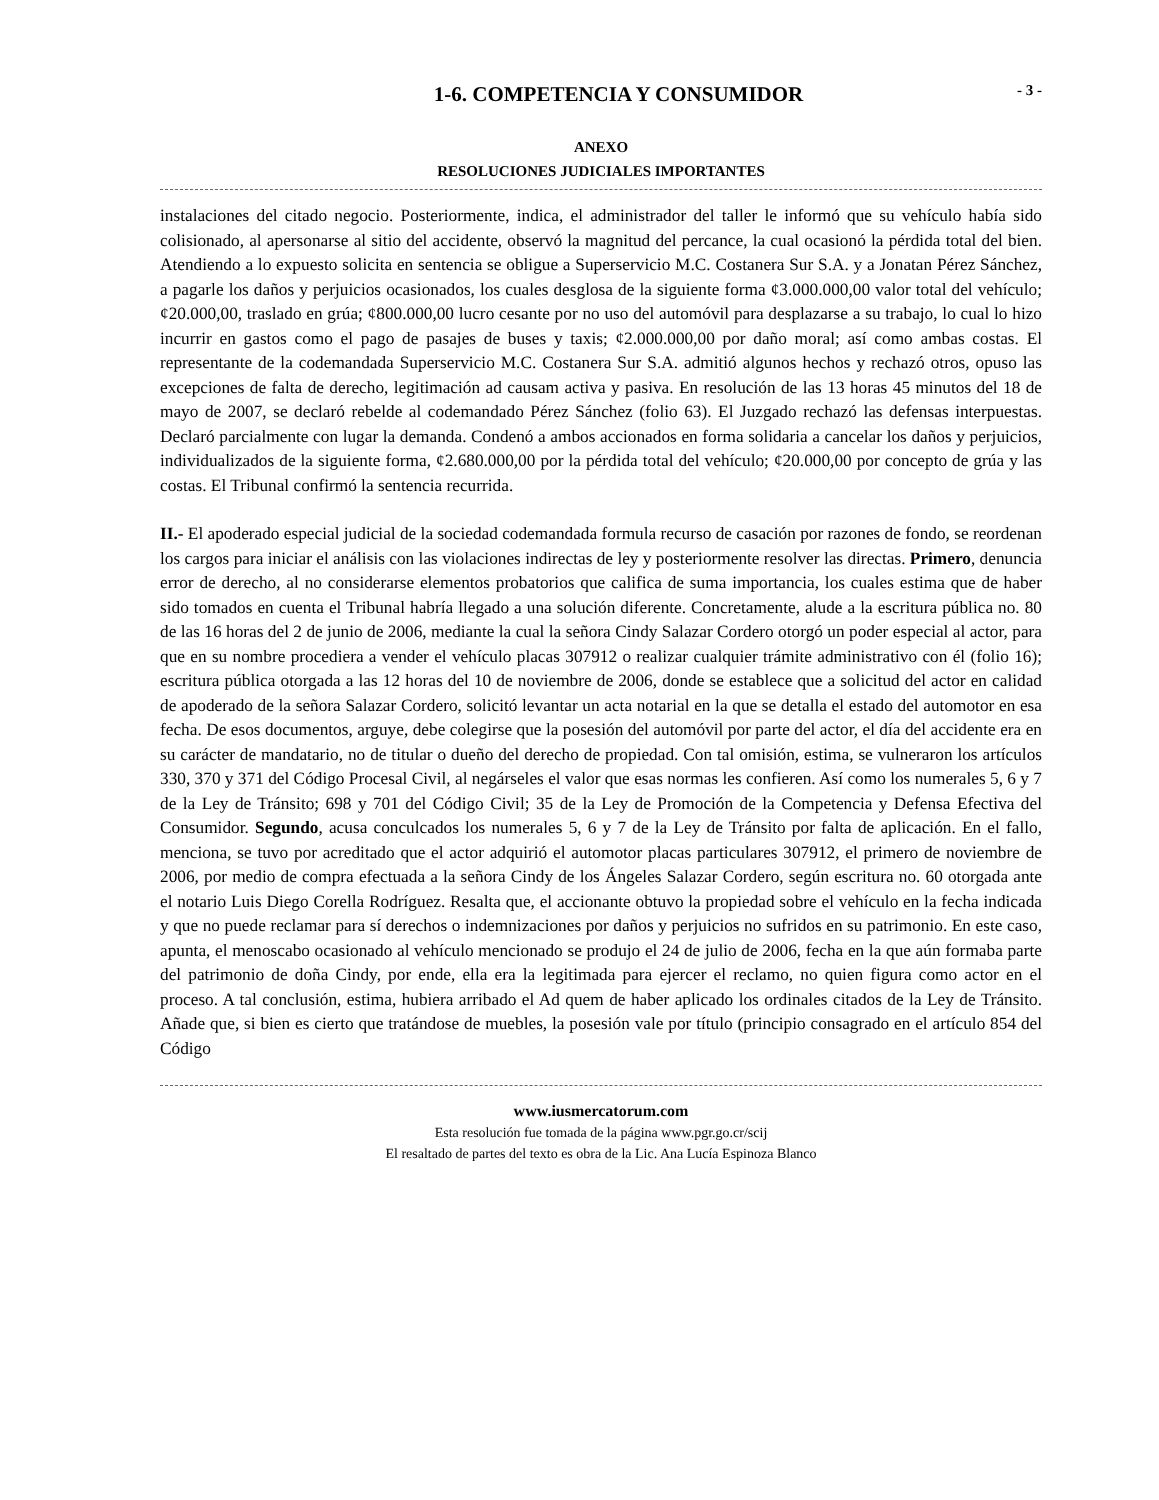1-6. COMPETENCIA Y CONSUMIDOR - 3 -
ANEXO
RESOLUCIONES JUDICIALES IMPORTANTES
instalaciones del citado negocio. Posteriormente, indica, el administrador del taller le informó que su vehículo había sido colisionado, al apersonarse al sitio del accidente, observó la magnitud del percance, la cual ocasionó la pérdida total del bien. Atendiendo a lo expuesto solicita en sentencia se obligue a Superservicio M.C. Costanera Sur S.A. y a Jonatan Pérez Sánchez, a pagarle los daños y perjuicios ocasionados, los cuales desglosa de la siguiente forma ¢3.000.000,00 valor total del vehículo; ¢20.000,00, traslado en grúa; ¢800.000,00 lucro cesante por no uso del automóvil para desplazarse a su trabajo, lo cual lo hizo incurrir en gastos como el pago de pasajes de buses y taxis; ¢2.000.000,00 por daño moral; así como ambas costas. El representante de la codemandada Superservicio M.C. Costanera Sur S.A. admitió algunos hechos y rechazó otros, opuso las excepciones de falta de derecho, legitimación ad causam activa y pasiva. En resolución de las 13 horas 45 minutos del 18 de mayo de 2007, se declaró rebelde al codemandado Pérez Sánchez (folio 63). El Juzgado rechazó las defensas interpuestas. Declaró parcialmente con lugar la demanda. Condenó a ambos accionados en forma solidaria a cancelar los daños y perjuicios, individualizados de la siguiente forma, ¢2.680.000,00 por la pérdida total del vehículo; ¢20.000,00 por concepto de grúa y las costas. El Tribunal confirmó la sentencia recurrida.
II.- El apoderado especial judicial de la sociedad codemandada formula recurso de casación por razones de fondo, se reordenan los cargos para iniciar el análisis con las violaciones indirectas de ley y posteriormente resolver las directas. Primero, denuncia error de derecho, al no considerarse elementos probatorios que califica de suma importancia, los cuales estima que de haber sido tomados en cuenta el Tribunal habría llegado a una solución diferente. Concretamente, alude a la escritura pública no. 80 de las 16 horas del 2 de junio de 2006, mediante la cual la señora Cindy Salazar Cordero otorgó un poder especial al actor, para que en su nombre procediera a vender el vehículo placas 307912 o realizar cualquier trámite administrativo con él (folio 16); escritura pública otorgada a las 12 horas del 10 de noviembre de 2006, donde se establece que a solicitud del actor en calidad de apoderado de la señora Salazar Cordero, solicitó levantar un acta notarial en la que se detalla el estado del automotor en esa fecha. De esos documentos, arguye, debe colegirse que la posesión del automóvil por parte del actor, el día del accidente era en su carácter de mandatario, no de titular o dueño del derecho de propiedad. Con tal omisión, estima, se vulneraron los artículos 330, 370 y 371 del Código Procesal Civil, al negárseles el valor que esas normas les confieren. Así como los numerales 5, 6 y 7 de la Ley de Tránsito; 698 y 701 del Código Civil; 35 de la Ley de Promoción de la Competencia y Defensa Efectiva del Consumidor. Segundo, acusa conculcados los numerales 5, 6 y 7 de la Ley de Tránsito por falta de aplicación. En el fallo, menciona, se tuvo por acreditado que el actor adquirió el automotor placas particulares 307912, el primero de noviembre de 2006, por medio de compra efectuada a la señora Cindy de los Ángeles Salazar Cordero, según escritura no. 60 otorgada ante el notario Luis Diego Corella Rodríguez. Resalta que, el accionante obtuvo la propiedad sobre el vehículo en la fecha indicada y que no puede reclamar para sí derechos o indemnizaciones por daños y perjuicios no sufridos en su patrimonio. En este caso, apunta, el menoscabo ocasionado al vehículo mencionado se produjo el 24 de julio de 2006, fecha en la que aún formaba parte del patrimonio de doña Cindy, por ende, ella era la legitimada para ejercer el reclamo, no quien figura como actor en el proceso. A tal conclusión, estima, hubiera arribado el Ad quem de haber aplicado los ordinales citados de la Ley de Tránsito. Añade que, si bien es cierto que tratándose de muebles, la posesión vale por título (principio consagrado en el artículo 854 del Código
www.iusmercatorum.com
Esta resolución fue tomada de la página www.pgr.go.cr/scij
El resaltado de partes del texto es obra de la Lic. Ana Lucía Espinoza Blanco